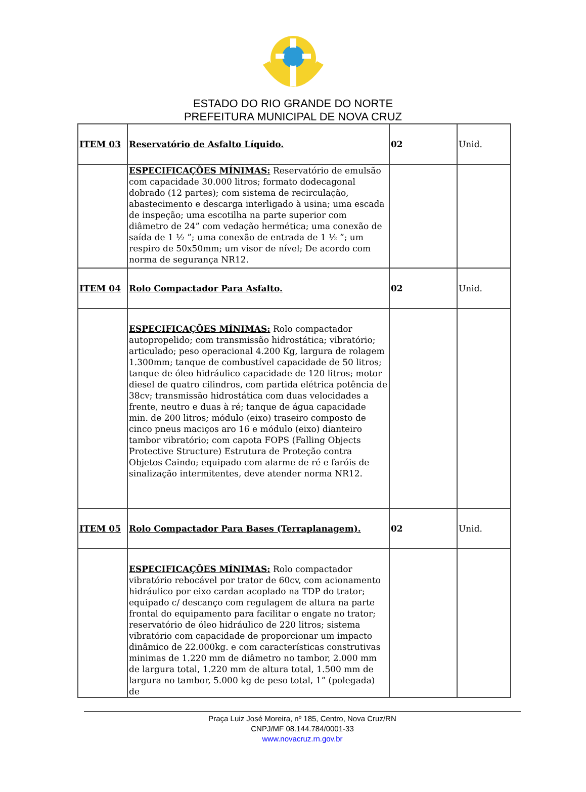ESTADO DO RIO GRANDE DO NORTE
PREFEITURA MUNICIPAL DE NOVA CRUZ
| ITEM 03 | Reservatório de Asfalto Líquido. | 02 | Unid. |
| | ESPECIFICAÇÕES MÍNIMAS: Reservatório de emulsão com capacidade 30.000 litros; formato dodecagonal dobrado (12 partes); com sistema de recirculação, abastecimento e descarga interligado à usina; uma escada de inspeção; uma escotilha na parte superior com diâmetro de 24” com vedação hermética; uma conexão de saída de 1 ½ ”; uma conexão de entrada de 1 ½ ”; um respiro de 50x50mm; um visor de nível; De acordo com norma de segurança NR12. | | |
| ITEM 04 | Rolo Compactador Para Asfalto. | 02 | Unid. |
| | ESPECIFICAÇÕES MÍNIMAS: Rolo compactador autopropelido; com transmissão hidrostática; vibratório; articulado; peso operacional 4.200 Kg, largura de rolagem 1.300mm; tanque de combustível capacidade de 50 litros; tanque de óleo hidráulico capacidade de 120 litros; motor diesel de quatro cilindros, com partida elétrica potência de 38cv; transmissão hidrostática com duas velocidades a frente, neutro e duas à ré; tanque de água capacidade min. de 200 litros; módulo (eixo) traseiro composto de cinco pneus maciços aro 16 e módulo (eixo) dianteiro tambor vibratório; com capota FOPS (Falling Objects Protective Structure) Estrutura de Proteção contra Objetos Caindo; equipado com alarme de ré e faróis de sinalização intermitentes, deve atender norma NR12. | | |
| ITEM 05 | Rolo Compactador Para Bases (Terraplanagem). | 02 | Unid. |
| | ESPECIFICAÇÕES MÍNIMAS: Rolo compactador vibratório rebocável por trator de 60cv, com acionamento hidráulico por eixo cardan acoplado na TDP do trator; equipado c/ descanço com regulagem de altura na parte frontal do equipamento para facilitar o engate no trator; reservatório de óleo hidráulico de 220 litros; sistema vibratório com capacidade de proporcionar um impacto dinâmico de 22.000kg. e com características construtivas minimas de 1.220 mm de diâmetro no tambor, 2.000 mm de largura total, 1.220 mm de altura total, 1.500 mm de largura no tambor, 5.000 kg de peso total, 1” (polegada) de | | |
Praça Luiz José Moreira, nº 185, Centro, Nova Cruz/RN
CNPJ/MF 08.144.784/0001-33
www.novacruz.rn.gov.br